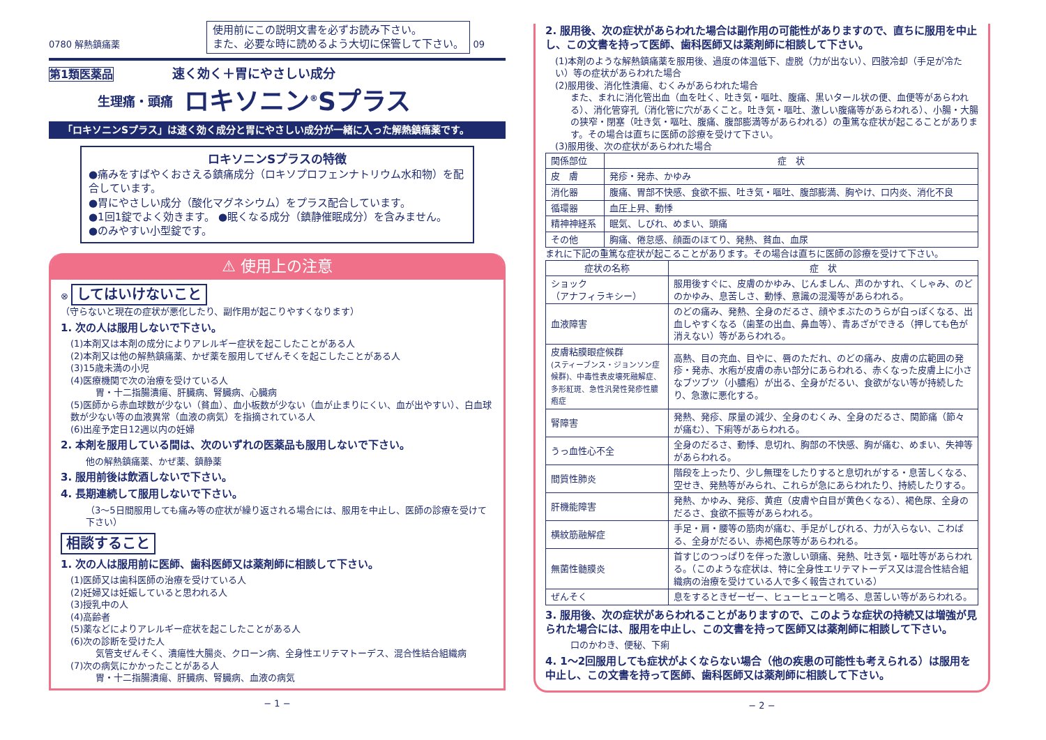0780 解熱鎮痛薬 使用前にこの説明文書を必ずお読み下さい。
また、必要な時に読めるよう大切に保管して下さい。 09
第1類医薬品 速く効く＋胃にやさしい成分
生理痛・頭痛
ロキソニン<sup>®</sup>Sプラス
「ロキソニンSプラス」は速く効く成分と胃にやさしい成分が一緒に入った解熱鎮痛薬です。
ロキソニンSプラスの特徴
●痛みをすばやくおさえる鎮痛成分（ロキソプロフェンナトリウム水和物）を配合しています。
●胃にやさしい成分（酸化マグネシウム）をプラス配合しています。
●1回1錠でよく効きます。 ●眠くなる成分（鎮静催眠成分）を含みません。
●のみやすい小型錠です。
⚠ 使用上の注意
⊗ してはいけないこと
（守らないと現在の症状が悪化したり、副作用が起こりやすくなります）
1. 次の人は服用しないで下さい。
(1)本剤又は本剤の成分によりアレルギー症状を起こしたことがある人
(2)本剤又は他の解熱鎮痛薬、かぜ薬を服用してぜんそくを起こしたことがある人
(3)15歳未満の小児
(4)医療機関で次の治療を受けている人
胃・十二指腸潰瘍、肝臓病、腎臓病、心臓病
(5)医師から赤血球数が少ない（貧血）、血小板数が少ない（血が止まりにくい、血が出やすい）、白血球数が少ない等の血液異常（血液の病気）を指摘されている人
(6)出産予定日12週以内の妊婦
2. 本剤を服用している間は、次のいずれの医薬品も服用しないで下さい。
他の解熱鎮痛薬、かぜ薬、鎮静薬
3. 服用前後は飲酒しないで下さい。
4. 長期連続して服用しないで下さい。
（3〜5日間服用しても痛み等の症状が繰り返される場合には、服用を中止し、医師の診療を受けて下さい）
相談すること
1. 次の人は服用前に医師、歯科医師又は薬剤師に相談して下さい。
(1)医師又は歯科医師の治療を受けている人
(2)妊婦又は妊娠していると思われる人
(3)授乳中の人
(4)高齢者
(5)薬などによりアレルギー症状を起こしたことがある人
(6)次の診断を受けた人
気管支ぜんそく、潰瘍性大腸炎、クローン病、全身性エリテマトーデス、混合性結合組織病
(7)次の病気にかかったことがある人
胃・十二指腸潰瘍、肝臓病、腎臓病、血液の病気
− 1 −
2. 服用後、次の症状があらわれた場合は副作用の可能性がありますので、直ちに服用を中止し、この文書を持って医師、歯科医師又は薬剤師に相談して下さい。
(1)本剤のような解熱鎮痛薬を服用後、過度の体温低下、虚脱（力が出ない）、四肢冷却（手足が冷たい）等の症状があらわれた場合
(2)服用後、消化性潰瘍、むくみがあらわれた場合
また、まれに消化管出血（血を吐く、吐き気・嘔吐、腹痛、黒いタール状の便、血便等があらわれる）、消化管穿孔（消化管に穴があくこと。吐き気・嘔吐、激しい腹痛等があらわれる）、小腸・大腸の狭窄・閉塞（吐き気・嘔吐、腹痛、腹部膨満等があらわれる）の重篤な症状が起こることがあります。その場合は直ちに医師の診療を受けて下さい。
(3)服用後、次の症状があらわれた場合
| 関係部位 | 症 状 |
| --- | --- |
| 皮 膚 | 発疹・発赤、かゆみ |
| 消化器 | 腹痛、胃部不快感、食欲不振、吐き気・嘔吐、腹部膨満、胸やけ、口内炎、消化不良 |
| 循環器 | 血圧上昇、動悸 |
| 精神神経系 | 眠気、しびれ、めまい、頭痛 |
| その他 | 胸痛、倦怠感、顔面のほてり、発熱、貧血、血尿 |
まれに下記の重篤な症状が起こることがあります。その場合は直ちに医師の診療を受けて下さい。
| 症状の名称 | 症 状 |
| --- | --- |
| ショック （アナフィラキシー） | 服用後すぐに、皮膚のかゆみ、じんましん、声のかすれ、くしゃみ、のどのかゆみ、息苦しさ、動悸、意識の混濁等があらわれる。 |
| 血液障害 | のどの痛み、発熱、全身のだるさ、顔やまぶたのうらが白っぽくなる、出血しやすくなる（歯茎の出血、鼻血等）、青あざができる（押しても色が消えない）等があらわれる。 |
| 皮膚粘膜眼症候群 (スティーブンス・ジョンソン症候群)、中毒性表皮壊死融解症、多形紅斑、急性汎発性発疹性膿疱症 | 高熱、目の充血、目やに、唇のただれ、のどの痛み、皮膚の広範囲の発疹・発赤、水疱が皮膚の赤い部分にあらわれる、赤くなった皮膚上に小さなブツブツ（小膿疱）が出る、全身がだるい、食欲がない等が持続したり、急激に悪化する。 |
| 腎障害 | 発熱、発疹、尿量の減少、全身のむくみ、全身のだるさ、関節痛（節々が痛む）、下痢等があらわれる。 |
| うっ血性心不全 | 全身のだるさ、動悸、息切れ、胸部の不快感、胸が痛む、めまい、失神等があらわれる。 |
| 間質性肺炎 | 階段を上ったり、少し無理をしたりすると息切れがする・息苦しくなる、空せき、発熱等がみられ、これらが急にあらわれたり、持続したりする。 |
| 肝機能障害 | 発熱、かゆみ、発疹、黄疸（皮膚や白目が黄色くなる）、褐色尿、全身のだるさ、食欲不振等があらわれる。 |
| 横紋筋融解症 | 手足・肩・腰等の筋肉が痛む、手足がしびれる、力が入らない、こわばる、全身がだるい、赤褐色尿等があらわれる。 |
| 無菌性髄膜炎 | 首すじのつっぱりを伴った激しい頭痛、発熱、吐き気・嘔吐等があらわれる。（このような症状は、特に全身性エリテマトーデス又は混合性結合組織病の治療を受けている人で多く報告されている） |
| ぜんそく | 息をするときゼーゼー、ヒューヒューと鳴る、息苦しい等があらわれる。 |
3. 服用後、次の症状があらわれることがありますので、このような症状の持続又は増強が見られた場合には、服用を中止し、この文書を持って医師又は薬剤師に相談して下さい。
口のかわき、便秘、下痢
4. 1〜2回服用しても症状がよくならない場合（他の疾患の可能性も考えられる）は服用を中止し、この文書を持って医師、歯科医師又は薬剤師に相談して下さい。
− 2 −